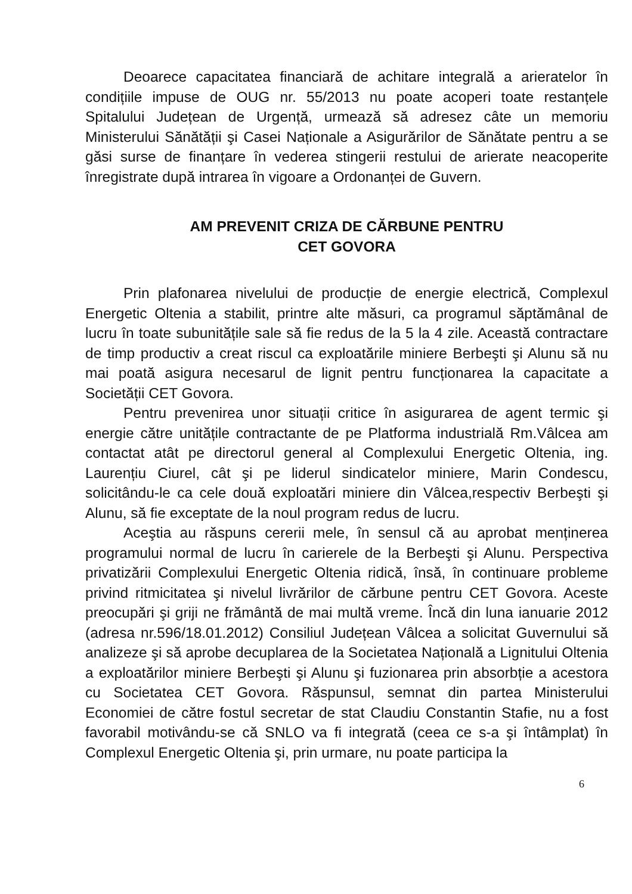Deoarece capacitatea financiară de achitare integrală a arieratelor în condițiile impuse de OUG nr. 55/2013 nu poate acoperi toate restanțele Spitalului Județean de Urgență, urmează să adresez câte un memoriu Ministerului Sănătății şi Casei Naționale a Asigurărilor de Sănătate pentru a se găsi surse de finanțare în vederea stingerii restului de arierate neacoperite înregistrate după intrarea în vigoare a Ordonanței de Guvern.
AM PREVENIT CRIZA DE CĂRBUNE PENTRU
CET GOVORA
Prin plafonarea nivelului de producție de energie electrică, Complexul Energetic Oltenia a stabilit, printre alte măsuri, ca programul săptămânal de lucru în toate subunitățile sale să fie redus de la 5 la 4 zile. Această contractare de timp productiv a creat riscul ca exploatările miniere Berbeşti şi Alunu să nu mai poată asigura necesarul de lignit pentru funcționarea la capacitate a Societății CET Govora.
Pentru prevenirea unor situații critice în asigurarea de agent termic şi energie către unitățile contractante de pe Platforma industrială Rm.Vâlcea am contactat atât pe directorul general al Complexului Energetic Oltenia, ing. Laurențiu Ciurel, cât şi pe liderul sindicatelor miniere, Marin Condescu, solicitându-le ca cele două exploatări miniere din Vâlcea,respectiv Berbeşti şi Alunu, să fie exceptate de la noul program redus de lucru.
Aceştia au răspuns cererii mele, în sensul că au aprobat menținerea programului normal de lucru în carierele de la Berbeşti şi Alunu. Perspectiva privatizării Complexului Energetic Oltenia ridică, însă, în continuare probleme privind ritmicitatea şi nivelul livrărilor de cărbune pentru CET Govora. Aceste preocupări şi griji ne frământă de mai multă vreme. Încă din luna ianuarie 2012 (adresa nr.596/18.01.2012) Consiliul Județean Vâlcea a solicitat Guvernului să analizeze şi să aprobe decuplarea de la Societatea Națională a Lignitului Oltenia a exploatărilor miniere Berbeşti şi Alunu şi fuzionarea prin absorbție a acestora cu Societatea CET Govora. Răspunsul, semnat din partea Ministerului Economiei de către fostul secretar de stat Claudiu Constantin Stafie, nu a fost favorabil motivându-se că SNLO va fi integrată (ceea ce s-a şi întâmplat) în Complexul Energetic Oltenia şi, prin urmare, nu poate participa la
6